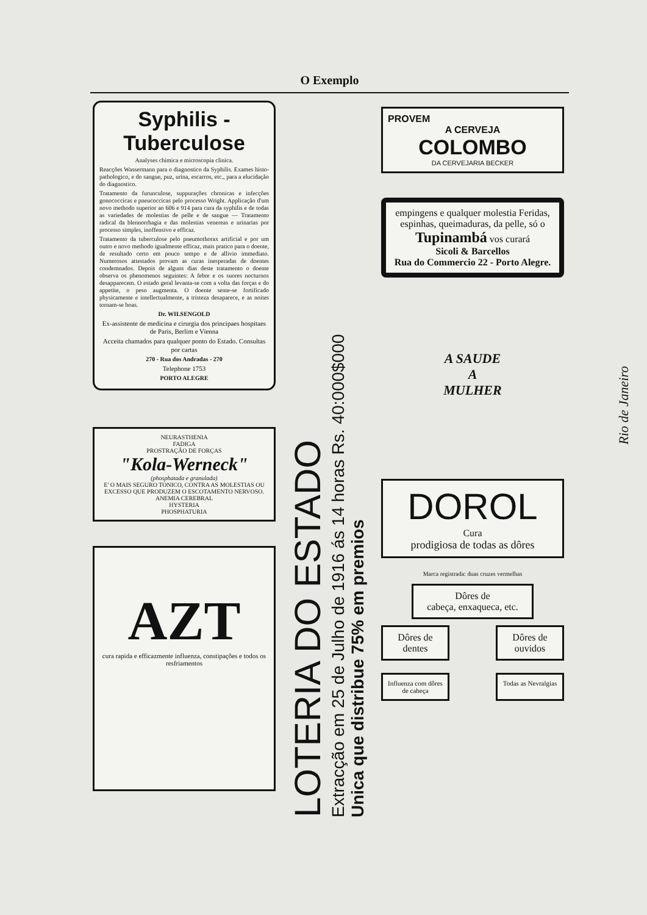O Exemplo
Syphilis - Tuberculose
Analyses chimica e microscopia clinica.
Reacções Wassermann para o diagnostico da Syphilis. Exames histo-pathologico, e do sangue, puz, urina, escarros, etc., para a elucidação do diagnostico.
Tratamento da furunculose, suppurações chronicas e infecções gonococcicas e pneucoccicas pelo processo Wright. Applicação d'um novo methodo superior ao 606 e 914 para cura da syphilis e de todas as variedades de molestias de pelle e de sangue — Tratamento radical da blennorrhagia e das molestias venereas e urinarias por processo simples, inoffensivo e efficaz.
Tratamento da tuberculose pelo pneumothorax artificial e por um outro e novo methodo igualmente efficaz, mais pratico para o doente, de resultado certo em pouco tempo e de allivio immediato. Numerosos attestados provam as curas inesperadas de doentes condemnados. Depois de alguns dias deste tratamento o doente observa os phenomenos seguintes: A febre e os suores nocturnos desapparecem. O estado geral levanta-se com a volta das forças e do appetite, o peso augmenta. O doente sente-se fortificado physicamente e intellectualmente, a tristeza desaparece, e as noites tornam-se boas.
Dr. WILSENGOLD
Ex-assistente de medicina e cirurgia dos principaes hospitaes de Paris, Berlim e Vienna
Acceita chamados para qualquer ponto do Estado. Consultas por cartas
270 - Rua dos Andradas - 270
Telephone 1753
PORTO ALEGRE
NEURASTHENIA
FADIGA
PROSTRAÇÃO DE FORÇAS
"Kola-Werneck"
(phosphatada e granulada)
E' O MAIS SEGURO TONICO, CONTRA AS MOLESTIAS OU EXCESSO QUE PRODUZEM O ESCOTAMENTO NERVOSO.
ANEMIA CEREBRAL
HYSTERIA
PHOSPHATURIA
AZT
cura rapida e efficazmente influenza, constipações e todos os resfriamentos
LOTERIA DO ESTADO
Extracção em 25 de Julho de 1916 ás 14 horas Rs. 40:000$000
Unica que distribue 75% em premios
PROVEM
A CERVEJA
COLOMBO
DA CERVEJARIA BECKER
empingens e qualquer molestia Feridas, espinhas, queimaduras, da pelle, só o
Tupinambá vos curará
Sicoli & Barcellos
Rua do Commercio 22 - Porto Alegre.
A SAUDE
A
MULHER
DOROL
Cura
prodigiosa de todas as dôres
Marca registrada: duas cruzes vermelhas
Dôres de
cabeça, enxaqueca, etc.
Dôres de dentes
Dôres de ouvidos
Influenza com dôres de cabeça
Todas as Nevralgias
Rio de Janeiro